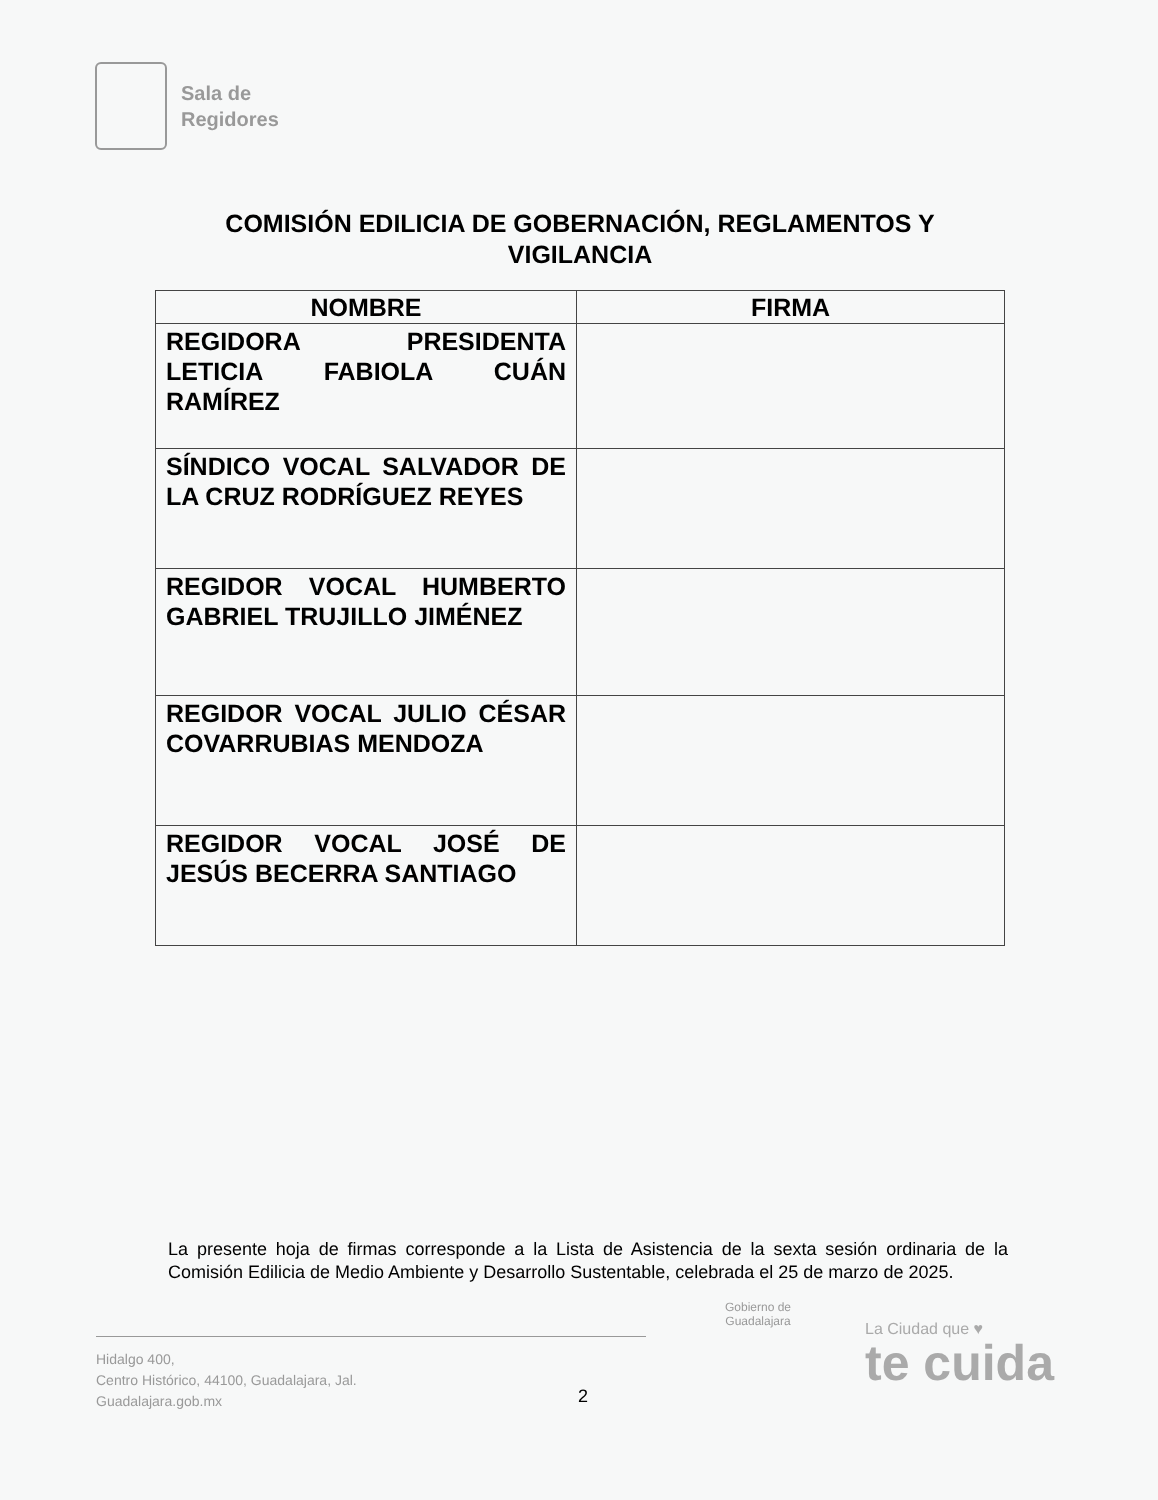Sala de
Regidores
COMISIÓN EDILICIA DE GOBERNACIÓN, REGLAMENTOS Y VIGILANCIA
| NOMBRE | FIRMA |
| --- | --- |
| REGIDORA PRESIDENTA LETICIA FABIOLA CUÁN RAMÍREZ | |
| SÍNDICO VOCAL SALVADOR DE LA CRUZ RODRÍGUEZ REYES | |
| REGIDOR VOCAL HUMBERTO GABRIEL TRUJILLO JIMÉNEZ | |
| REGIDOR VOCAL JULIO CÉSAR COVARRUBIAS MENDOZA | |
| REGIDOR VOCAL JOSÉ DE JESÚS BECERRA SANTIAGO | |
La presente hoja de firmas corresponde a la Lista de Asistencia de la sexta sesión ordinaria de la Comisión Edilicia de Medio Ambiente y Desarrollo Sustentable, celebrada el 25 de marzo de 2025.
Hidalgo 400,
Centro Histórico, 44100, Guadalajara, Jal.
Guadalajara.gob.mx
2
Gobierno de
Guadalajara
La Ciudad que ♥
te cuida